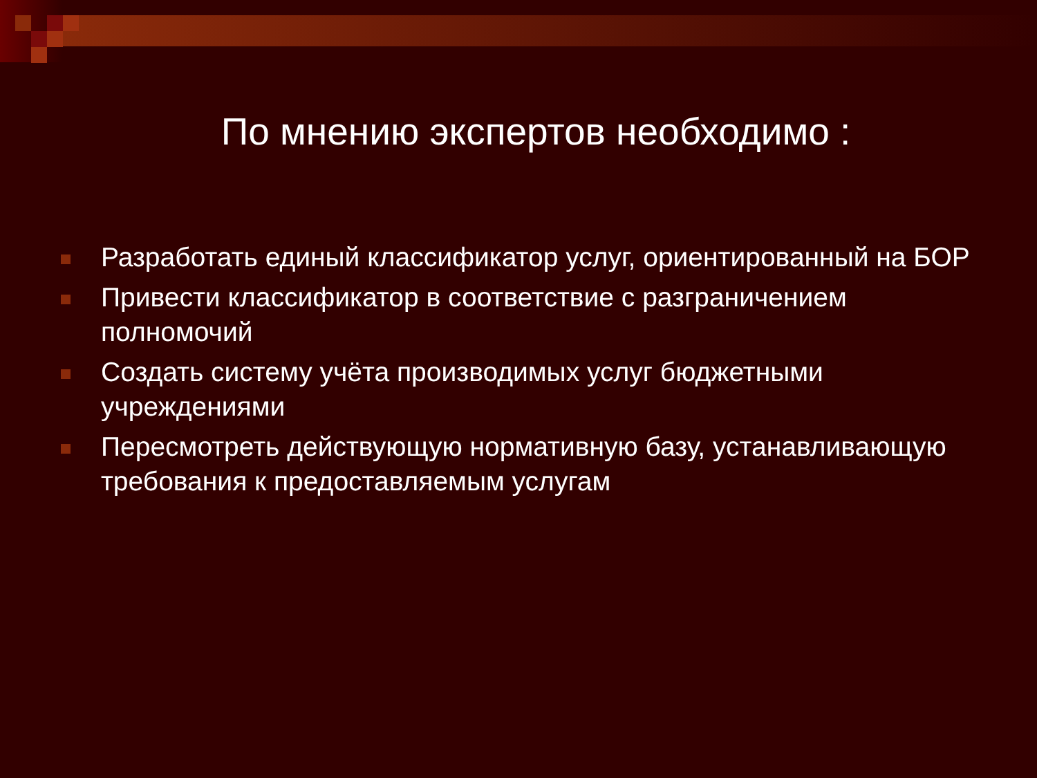По мнению экспертов необходимо :
Разработать единый классификатор услуг, ориентированный на БОР
Привести классификатор в соответствие с разграничением полномочий
Создать систему учёта производимых услуг бюджетными учреждениями
Пересмотреть действующую нормативную базу, устанавливающую требования к предоставляемым услугам